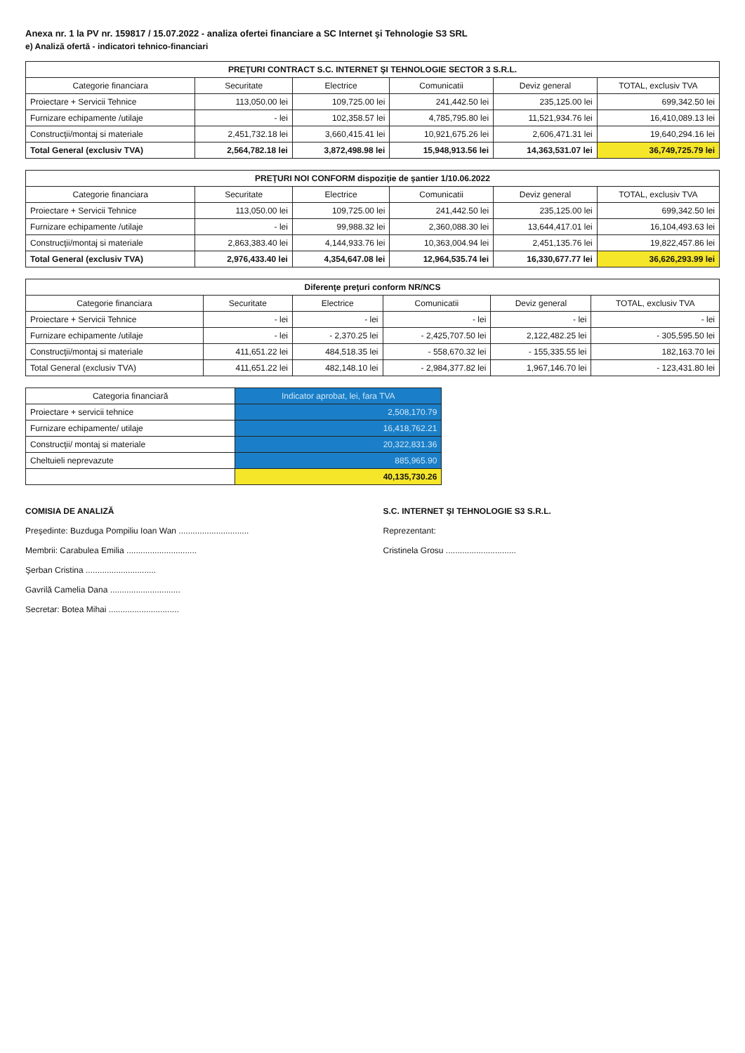Anexa nr. 1 la PV nr. 159817 / 15.07.2022 - analiza ofertei financiare a SC Internet şi Tehnologie S3 SRL
e) Analiză ofertă - indicatori tehnico-financiari
| PREŢURI CONTRACT S.C. INTERNET ŞI TEHNOLOGIE SECTOR 3 S.R.L. | | | | | |
| --- | --- | --- | --- | --- | --- |
| Categorie financiara | Securitate | Electrice | Comunicatii | Deviz general | TOTAL, exclusiv TVA |
| Proiectare + Servicii Tehnice | 113,050.00 lei | 109,725.00 lei | 241,442.50 lei | 235,125.00 lei | 699,342.50 lei |
| Furnizare echipamente /utilaje | - lei | 102,358.57 lei | 4,785,795.80 lei | 11,521,934.76 lei | 16,410,089.13 lei |
| Construcţii/montaj si materiale | 2,451,732.18 lei | 3,660,415.41 lei | 10,921,675.26 lei | 2,606,471.31 lei | 19,640,294.16 lei |
| Total General (exclusiv TVA) | 2,564,782.18 lei | 3,872,498.98 lei | 15,948,913.56 lei | 14,363,531.07 lei | 36,749,725.79 lei |
| PREŢURI NOI CONFORM dispoziţie de şantier 1/10.06.2022 | | | | | |
| --- | --- | --- | --- | --- | --- |
| Categorie financiara | Securitate | Electrice | Comunicatii | Deviz general | TOTAL, exclusiv TVA |
| Proiectare + Servicii Tehnice | 113,050.00 lei | 109,725.00 lei | 241,442.50 lei | 235,125.00 lei | 699,342.50 lei |
| Furnizare echipamente /utilaje | - lei | 99,988.32 lei | 2,360,088.30 lei | 13,644,417.01 lei | 16,104,493.63 lei |
| Construcţii/montaj si materiale | 2,863,383.40 lei | 4,144,933.76 lei | 10,363,004.94 lei | 2,451,135.76 lei | 19,822,457.86 lei |
| Total General (exclusiv TVA) | 2,976,433.40 lei | 4,354,647.08 lei | 12,964,535.74 lei | 16,330,677.77 lei | 36,626,293.99 lei |
| Diferenţe preţuri conform NR/NCS | | | | | |
| --- | --- | --- | --- | --- | --- |
| Categorie financiara | Securitate | Electrice | Comunicatii | Deviz general | TOTAL, exclusiv TVA |
| Proiectare + Servicii Tehnice | - lei | - lei | - lei | - lei | - lei |
| Furnizare echipamente /utilaje | - lei | - 2,370.25 lei | - 2,425,707.50 lei | 2,122,482.25 lei | - 305,595.50 lei |
| Construcţii/montaj si materiale | 411,651.22 lei | 484,518.35 lei | - 558,670.32 lei | - 155,335.55 lei | 182,163.70 lei |
| Total General (exclusiv TVA) | 411,651.22 lei | 482,148.10 lei | - 2,984,377.82 lei | 1,967,146.70 lei | - 123,431.80 lei |
| Categoria financiară | Indicator aprobat, lei, fara TVA |
| --- | --- |
| Proiectare + servicii tehnice | 2,508,170.79 |
| Furnizare echipamente/ utilaje | 16,418,762.21 |
| Construcţii/ montaj si materiale | 20,322,831.36 |
| Cheltuieli neprevazute | 885,965.90 |
| | 40,135,730.26 |
COMISIA DE ANALIZĂ
Preşedinte: Buzduga Pompiliu Ioan Wan ..............................
Membrii: Carabulea Emilia ..............................
Şerban Cristina ..............................
Gavrilă Camelia Dana ..............................
Secretar: Botea Mihai ..............................
S.C. INTERNET ŞI TEHNOLOGIE S3 S.R.L.
Reprezentant:
Cristinela Grosu ..............................